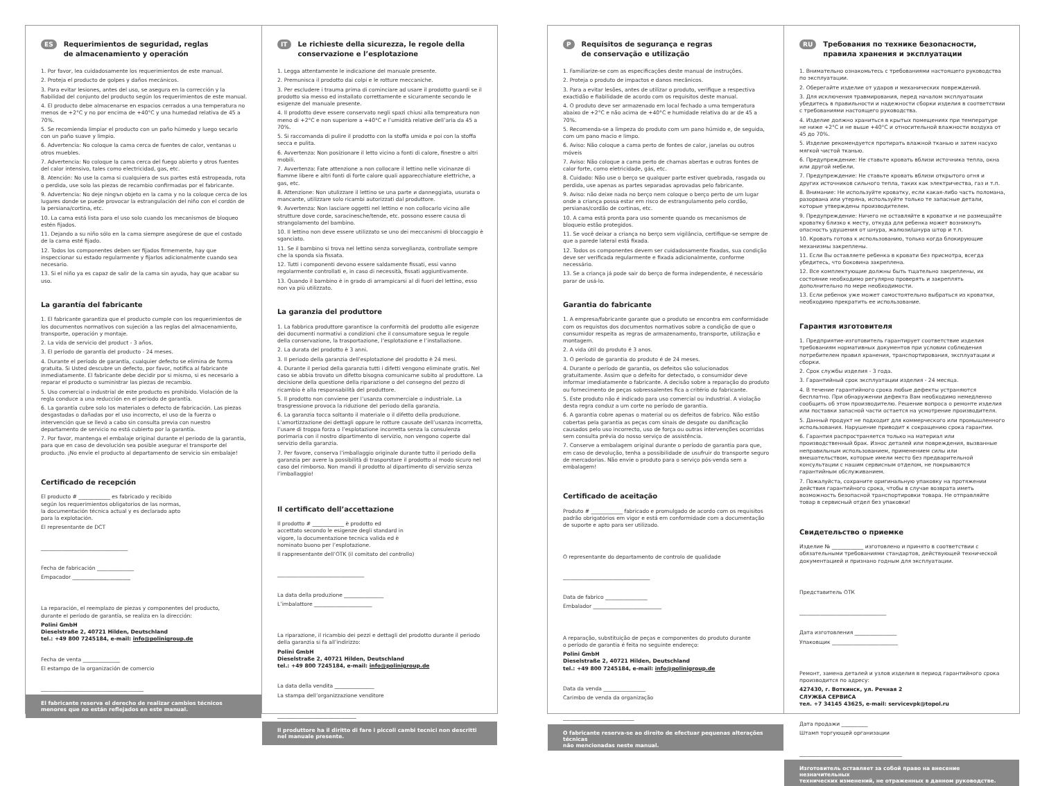ES Requerimientos de seguridad, reglas
de almacenamiento y operación
1. Por favor, lea cuidadosamente los requerimientos de este manual.
2. Proteja el producto de golpes y daños mecánicos.
3. Para evitar lesiones, antes del uso, se asegura en la corrección y la fiabilidad del conjunto del producto según los requerimientos de este manual.
4. El producto debe almacenarse en espacios cerrados a una temperatura no menos de +2°C y no por encima de +40°C y una humedad relativa de 45 a 70%.
5. Se recomienda limpiar el producto con un paño húmedo y luego secarlo con un paño suave y limpio.
6. Advertencia: No coloque la cama cerca de fuentes de calor, ventanas u otros muebles.
7. Advertencia: No coloque la cama cerca del fuego abierto y otros fuentes del calor intensivo, tales como electricidad, gas, etc.
8. Atención: No use la cama si cualquiera de sus partes está estropeada, rota o perdida, use solo las piezas de recambio confirmadas por el fabricante.
9. Advertencia: No deje ningъn objeto en la cama y no la coloque cerca de los lugares donde se puede provocar la estrangulación del niño con el cordón de la persiana/cortina, etc.
10. La cama está lista para el uso solo cuando los mecanismos de bloqueo estén fijados.
11. Dejando a su niño sólo en la cama siempre asegúrese de que el costado de la cama esté fijado.
12. Todos los componentes deben ser fijados firmemente, hay que inspeccionar su estado regularmente y fijarlos adicionalmente cuando sea necesario.
13. Si el niño ya es capaz de salir de la cama sin ayuda, hay que acabar su uso.
La garantía del fabricante
1. El fabricante garantiza que el producto cumple con los requerimientos de los documentos normativos con sujeción a las reglas del almacenamiento, transporte, operación y montaje.
2. La vida de servicio del product - 3 años.
3. El período de garantía del producto - 24 meses.
4. Durante el período de garantía, cualquier defecto se elimina de forma gratuita. Si Usted descubre un defecto, por favor, notifica al fabricante inmediatamente. El fabricante debe decidir por si mismo, si es necesario a reparar el producto o suministrar las piezas de recambio.
5. Uso comercial o industrial de este producto es prohibido. Violación de la regla conduce a una reducción en el periodo de garantía.
6. La garantía cubre solo los materiales o defecto de fabricación. Las piezas desgastadas o dañadas por el uso incorrecto, el uso de la fuerza o intervención que se llevó a cabo sin consulta previa con nuestro departamento de servicio no está cubierto por la garantía.
7. Por favor, mantenga el embalaje original durante el periodo de la garantía, para que en caso de devolución sea posible asegurar el transporte del producto. ¡No envíe el producto al departamento de servicio sin embalaje!
Certificado de recepción
El producto # ____________ es fabricado y recibido
según los requerimientos obligatorios de las normas,
la documentación técnica actual y es declarado apto
para la explotación.
El representante de DCT
_________________________________
Fecha de fabricación ______________
Empacador ______________________
La reparación, el reemplazo de piezas y componentes del producto,
durante el período de garantía, se realiza en la dirección:
Polini GmbH
Dieselstraße 2, 40721 Hilden, Deutschland
tel.: +49 800 7245184, e-mail: info@polinigroup.de
Fecha de venta ______________
El estampo de la organización de comercio
_______________________________________
El fabricante reserva el derecho de realizar cambios técnicos
menores que no están reflejados en este manual.
IT Le richieste della sicurezza, le regole della
conservazione e l’esplotazione
1. Legga attentamente le indicazione del manuale presente.
2. Premunisca il prodotto dai colpi e le rotture meccaniche.
3. Per escludere i trauma prima di cominciare ad usare il prodotto guardi se il prodotto sia messo ed installato correttamente e sicuramente secondo le esigenze del manuale presente.
4. Il prodotto deve essere conservato negli spazi chiusi alla tempreatura non meno di +2°C e non superiore a +40°C e l’umidità relative dell’aria da 45 a 70%.
5. Si raccomanda di pulire il prodotto con la stoffa umida e poi con la stoffa secca e pulita.
6. Avvertenza: Non posizionare il letto vicino a fonti di calore, finestre o altri mobili.
7. Avvertenza: Fate attenzione a non collocare il lettino nelle vicinanze di fiamme libere e altri fonti di forte calore quali apparecchiature elettriche, a gas, etc.
8. Attenzione: Non utulizzare il lettino se una parte и danneggiata, usurata o mancante, utilizzare solo ricambi autorizzati dal produttore.
9. Avvertenza: Non lasciare oggetti nel lettino e non collocarlo vicino alle strutture dove corde, saracinesche/tende, etc. possono essere causa di strangolamento del bambino.
10. Il lettino non deve essere utilizzato se uno dei meccanismi di bloccaggio è sganciato.
11. Se il bambino si trova nel lettino senza sorveglianza, controllate sempre che la sponda sia fissata.
12. Tutti i componenti devono essere saldamente fissati, essi vanno regolarmente controllati e, in caso di necessità, fissati aggiuntivamente.
13. Quando il bambino è in grado di arrampicarsi al di fuori del lettino, esso non va più utilizzato.
La garanzia del produttore
1. La fabbrica produttore garantisce la conformità del prodotto alle esigenze dei documenti normativi a condizioni che il consumatore segua le regole della conservazione, la trasportazione, l’esplotazione e l’installazione.
2. La durata del prodotto è 3 anni.
3. Il periodo della garanzia dell’esplotazione del prodotto è 24 mesi.
4. Durante il period della garanzia tutti i difetti vengono eliminate gratis. Nel caso se abbia trovato un difetto bisogna comunicarne subito al produttore. La decisione della questione della riparazione o del consegno del pezzo di ricambio è alla responsabilità del produttore.
5. Il prodotto non conviene per l’usanza commerciale o industriale. La trasgressione provoca la riduzione del periodo della garanzia.
6. La garanzia tocca soltanto il materiale o il difetto della produzione. L’amortizzazione dei dettagli oppure le rotture causate dell’usanza incorretta, l’usare di troppa forza o l’esplotazione incorretta senza la consulenza porimaria con il nostro dipartimento di servizio, non vengono coperte dal servizio della garanzia.
7. Per favore, conserva l’imballaggio originale durante tutto il periodo della garanzia per avere la possibilità di trasporstare il prodotto al modo sicuro nel caso del rimborso. Non mandi il prodotto al dipartimento di servizio senza l’imballaggio!
Il certificato dell’accettazione
Il prodotto # ____________ è prodotto ed
accettato secondo le esigenze degli standard in
vigore, la documentazione tecnica valida ed è
nominato buono per l’esplotazione.
Il rappresentante dell’OTK (il comitato del controllo)
_________________________________
La data della produzione _______________
L’imbalattore ______________________
La riparazione, il ricambio dei pezzi e dettagli del prodotto durante il periodo
della garanzia si fa all’indirizzo:
Polini GmbH
Dieselstraße 2, 40721 Hilden, Deutschland
tel.: +49 800 7245184, e-mail: info@polinigroup.de
La data della vendita _______________
La stampa dell’organizzazione venditore
______________________________
Il produttore ha il diritto di fare i piccoli cambi tecnici non descritti
nel manuale presente.
P Requisitos de segurança e regras
de conservação e utilização
1. Familiarize-se com as especificações deste manual de instruções.
2. Proteja o produto de impactos e danos mecânicos.
3. Para a evitar lesões, antes de utilizar o produto, verifique a respectiva exactidão e fiabilidade de acordo com os requisitos deste manual.
4. O produto deve ser armazenado em local fechado a uma temperatura abaixo de +2°C e não acima de +40°C e humidade relativa do ar de 45 a 70%.
5. Recomenda-se a limpeza do produto com um pano húmido e, de seguida, com um pano macio e limpo.
6. Aviso: Não coloque a cama perto de fontes de calor, janelas ou outros móveis
7. Aviso: Não coloque a cama perto de chamas abertas e outras fontes de calor forte, como eletricidade, gás, etc.
8. Cuidado: Não use o berço se qualquer parte estiver quebrada, rasgada ou perdida, use apenas as partes separadas aprovadas pelo fabricante.
9. Aviso: não deixe nada no berço nem coloque o berço perto de um lugar onde a criança possa estar em risco de estrangulamento pelo cordão, persianas/cordão de cortinas, etc.
10. A cama está pronta para uso somente quando os mecanismos de bloqueio estão protegidos.
11. Se você deixar a criança no berço sem vigilância, certifique-se sempre de que a parede lateral está fixada.
12. Todos os componentes devem ser cuidadosamente fixadas, sua condição deve ser verificada regularmente e fixada adicionalmente, conforme necessário.
13. Se a criança já pode sair do berço de forma independente, é necessário parar de usá-lo.
Garantia do fabricante
1. A empresa/fabricante garante que o produto se encontra em conformidade com os requistos dos documentos normativos sobre a condição de que o consumidor respeita as regras de armazenamento, transporte, utilização e montagem.
2. A vida útil do produto é 3 anos.
3. O período de garantia do produto é de 24 meses.
4. Durante o período de garantia, os defeitos são solucionados gratuitamente. Assim que o defeito for detectado, o consumidor deve informar imediatamente o fabricante. A decisão sobre a reparação do produto ou fornecimento de peças sobressalentes fica a critério do fabricante.
5. Este produto não é indicado para uso comercial ou industrial. A violação desta regra conduz a um corte no período de garantia.
6. A garantia cobre apenas o material ou os defeitos de fabrico. Não estão cobertas pela garantia as peças com sinais de desgate ou danificação causados pelo uso incorrecto, uso de força ou outras intervenções ocorridas sem consulta prévia do nosso serviço de assistência.
7. Conserve a embalagem original durante o período de garantia para que, em caso de devolução, tenha a possibilidade de usufruir do transporte seguro de mercadorias. Não envie o produto para o serviço pós-venda sem a embalagem!
Certificado de aceitação
Produto # ____________ fabricado e promulgado de acordo com os requisitos
padrão obrigatórios em vigor e está em conformidade com a documentação
de suporte e apto para ser utilizado.
O representante do departamento de controlo de qualidade
_________________________________
Data de fabrico ________________
Embalador __________________________
A reparação, substituição de peças e componentes do produto durante
o período de garantia é feita no seguinte endereço:
Polini GmbH
Dieselstraße 2, 40721 Hilden, Deutschland
tel.: +49 800 7245184, e-mail: info@polinigroup.de
Data da venda ________________
Carimbo de venda da organização
___________________________
O fabricante reserva-se ao direito de efectuar pequenas alterações técnicas
não mencionadas neste manual.
RU Требования по технике безопасности,
правила хранения и эксплуатации
1. Внимательно ознакомьтесь с требованиями настоящего руководства по эксплуатации.
2. Оберегайте изделие от ударов и механических повреждений.
3. Для исключения травмирования, перед началом эксплуатации убедитесь в правильности и надежности сборки изделия в соответствии с требованиями настоящего руководства.
4. Изделие должно храниться в крытых помещениях при температуре не ниже +2°С и не выше +40°С и относительной влажности воздуха от 45 до 70%.
5. Изделие рекомендуется протирать влажной тканью и затем насухо мягкой чистой тканью.
6. Предупреждение: Не ставьте кровать вблизи источника тепла, окна или другой мебели.
7. Предупреждение: Не ставьте кровать вблизи открытого огня и других источников сильного тепла, таких как электричества, газ и т.п.
8. Внимание: Не используйте кроватку, если какая-либо часть поломана, разорвана или утеряна, используйте только те запасные детали, которые утверждены производителем.
9. Предупреждение: Ничего не оставляйте в кроватке и не размещайте кроватку близко к месту, откуда для ребенка может возникнуть опасность удушения от шнура, жалюзи/шнура штор и т.п.
10. Кровать готова к использованию, только когда блокирующие механизмы закреплены.
11. Если Вы оставляете ребенка в кровати без присмотра, всегда убедитесь, что боковина закреплена.
12. Все комплектующие должны быть тщательно закреплены, их состояние необходимо регулярно проверять и закреплять дополнительно по мере необходимости.
13. Если ребенок уже может самостоятельно выбраться из кроватки, необходимо прекратить ее использование.
Гарантия изготовителя
1. Предприятие-изготовитель гарантирует соответствие изделия требованиям нормативных документов при условии соблюдения потребителем правил хранения, транспортирования, эксплуатации и сборки.
2. Срок службы изделия - 3 года.
3. Гарантийный срок эксплуатации изделия - 24 месяца.
4. В течение гарантийного срока любые дефекты устраняются бесплатно. При обнаружении дефекта Вам необходимо немедленно сообщить об этом производителю. Решение вопроса о ремонте изделия или поставки запасной части остается на усмотрение производителя.
5. Данный продукт не подходит для коммерческого или промышленного использования. Нарушение приводит к сокращению срока гарантии.
6. Гарантия распространяется только на материал или производственный брак. Износ деталей или повреждения, вызванные неправильным использованием, применением силы или вмешательством, которые имели место без предварительной консультации с нашим сервисным отделом, не покрываются гарантийным обслуживанием.
7. Пожалуйста, сохраните оригинальную упаковку на протяжении действия гарантийного срока, чтобы в случае возврата иметь возможность безопасной транспортировки товара. Не отправляйте товар в сервисный отдел без упаковки!
Свидетельство о приемке
Изделие № ____________ изготовлено и принято в соответствии с
обязательными требованиями стандартов, действующей технической
документацией и признано годным для эксплуатации.
Представитель ОТК
_________________________________
Дата изготовления ________________
Упаковщик _________________________
Ремонт, замена деталей и узлов изделия в период гарантийного срока
производится по адресу:
427430, г. Воткинск, ул. Речная 2
СЛУЖБА СЕРВИСА
тел. +7 34145 43625, e-mail: servicevpk@topol.ru
Дата продажи __________
Штамп торгующей организации
_______________________________________
Изготовитель оставляет за собой право на внесение незначительных
технических изменений, не отраженных в данном руководстве.